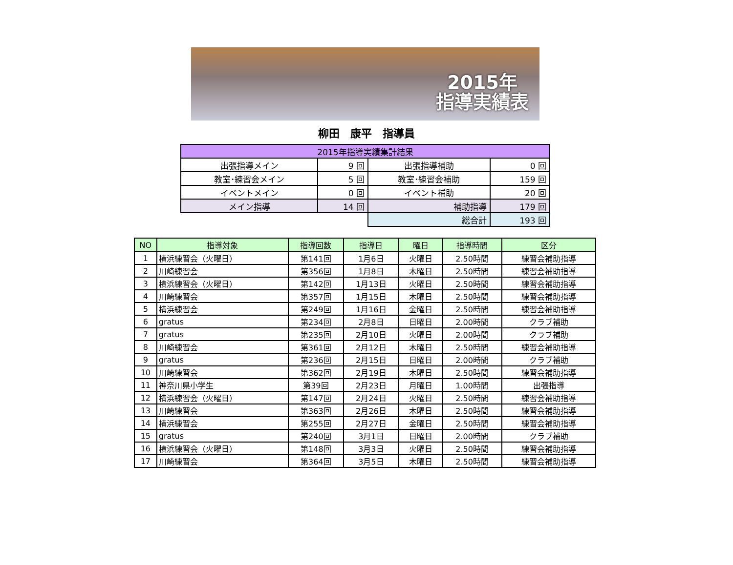2015年
指導実績表
柳田　康平　指導員
| 2015年指導実績集計結果 | | | |
| 出張指導メイン | 9 回 | 出張指導補助 | 0 回 |
| 教室･練習会メイン | 5 回 | 教室･練習会補助 | 159 回 |
| イベントメイン | 0 回 | イベント補助 | 20 回 |
| メイン指導 | 14 回 | 補助指導 | 179 回 |
| | | 総合計 | 193 回 |
| NO | 指導対象 | 指導回数 | 指導日 | 曜日 | 指導時間 | 区分 |
| --- | --- | --- | --- | --- | --- | --- |
| 1 | 横浜練習会（火曜日） | 第141回 | 1月6日 | 火曜日 | 2.50時間 | 練習会補助指導 |
| 2 | 川崎練習会 | 第356回 | 1月8日 | 木曜日 | 2.50時間 | 練習会補助指導 |
| 3 | 横浜練習会（火曜日） | 第142回 | 1月13日 | 火曜日 | 2.50時間 | 練習会補助指導 |
| 4 | 川崎練習会 | 第357回 | 1月15日 | 木曜日 | 2.50時間 | 練習会補助指導 |
| 5 | 横浜練習会 | 第249回 | 1月16日 | 金曜日 | 2.50時間 | 練習会補助指導 |
| 6 | gratus | 第234回 | 2月8日 | 日曜日 | 2.00時間 | クラブ補助 |
| 7 | gratus | 第235回 | 2月10日 | 火曜日 | 2.00時間 | クラブ補助 |
| 8 | 川崎練習会 | 第361回 | 2月12日 | 木曜日 | 2.50時間 | 練習会補助指導 |
| 9 | gratus | 第236回 | 2月15日 | 日曜日 | 2.00時間 | クラブ補助 |
| 10 | 川崎練習会 | 第362回 | 2月19日 | 木曜日 | 2.50時間 | 練習会補助指導 |
| 11 | 神奈川県小学生 | 第39回 | 2月23日 | 月曜日 | 1.00時間 | 出張指導 |
| 12 | 横浜練習会（火曜日） | 第147回 | 2月24日 | 火曜日 | 2.50時間 | 練習会補助指導 |
| 13 | 川崎練習会 | 第363回 | 2月26日 | 木曜日 | 2.50時間 | 練習会補助指導 |
| 14 | 横浜練習会 | 第255回 | 2月27日 | 金曜日 | 2.50時間 | 練習会補助指導 |
| 15 | gratus | 第240回 | 3月1日 | 日曜日 | 2.00時間 | クラブ補助 |
| 16 | 横浜練習会（火曜日） | 第148回 | 3月3日 | 火曜日 | 2.50時間 | 練習会補助指導 |
| 17 | 川崎練習会 | 第364回 | 3月5日 | 木曜日 | 2.50時間 | 練習会補助指導 |